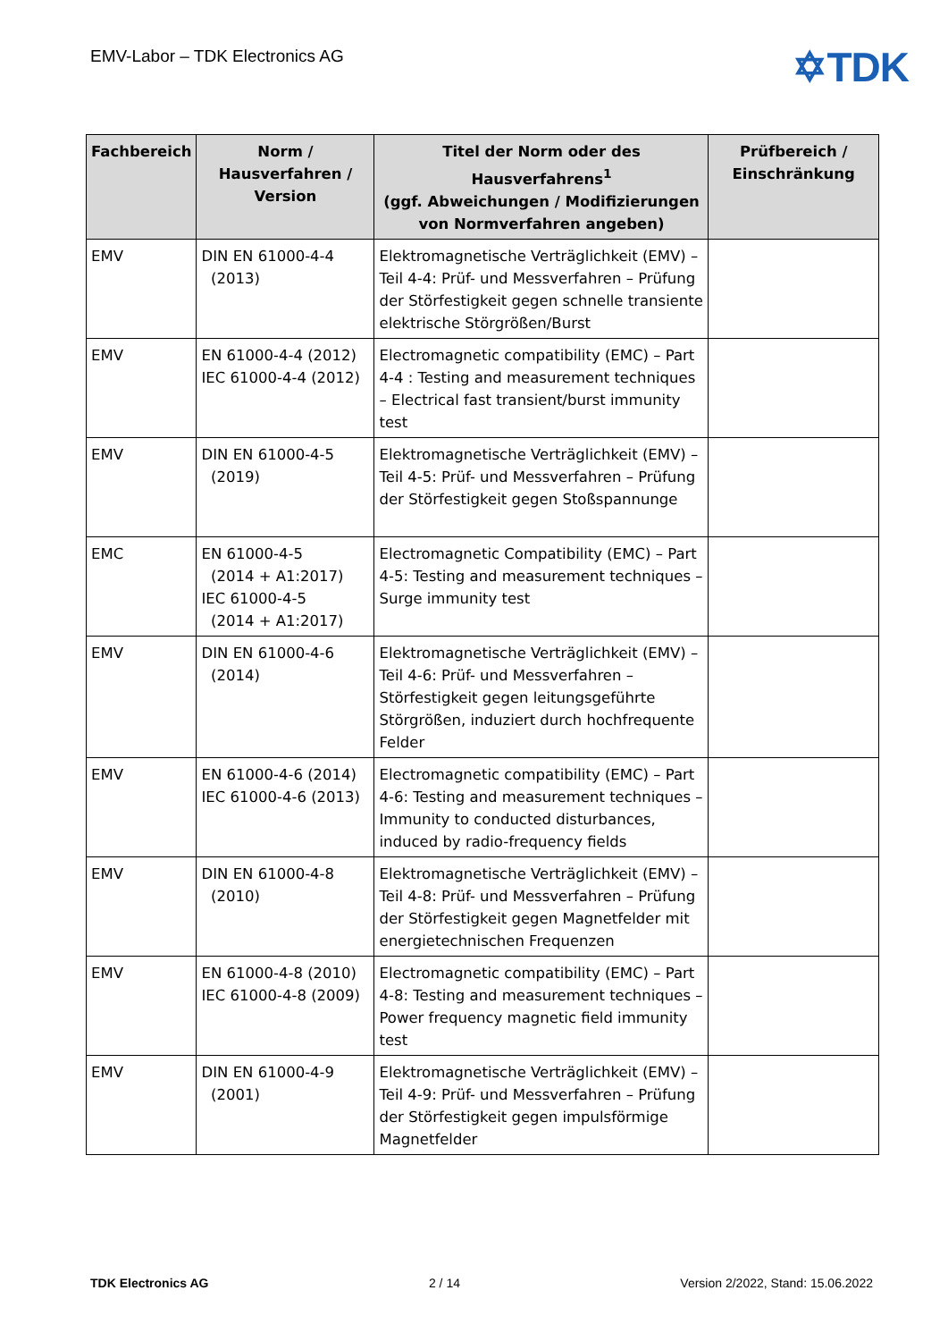EMV-Labor – TDK Electronics AG
✡TDK
| Fachbereich | Norm / Hausverfahren / Version | Titel der Norm oder des Hausverfahrens<sup>1</sup> (ggf. Abweichungen / Modifizierungen von Normverfahren angeben) | Prüfbereich / Einschränkung |
| --- | --- | --- | --- |
| EMV | DIN EN 61000-4-4 (2013) | Elektromagnetische Verträglichkeit (EMV) – Teil 4-4: Prüf- und Messverfahren – Prüfung der Störfestigkeit gegen schnelle transiente elektrische Störgrößen/Burst | |
| EMV | EN 61000-4-4 (2012) IEC 61000-4-4 (2012) | Electromagnetic compatibility (EMC) – Part 4-4 : Testing and measurement techniques – Electrical fast transient/burst immunity test | |
| EMV | DIN EN 61000-4-5 (2019) | Elektromagnetische Verträglichkeit (EMV) – Teil 4-5: Prüf- und Messverfahren – Prüfung der Störfestigkeit gegen Stoßspannunge | |
| EMC | EN 61000-4-5 (2014 + A1:2017) IEC 61000-4-5 (2014 + A1:2017) | Electromagnetic Compatibility (EMC) – Part 4-5: Testing and measurement techniques – Surge immunity test | |
| EMV | DIN EN 61000-4-6 (2014) | Elektromagnetische Verträglichkeit (EMV) – Teil 4-6: Prüf- und Messverfahren – Störfestigkeit gegen leitungsgeführte Störgrößen, induziert durch hochfrequente Felder | |
| EMV | EN 61000-4-6 (2014) IEC 61000-4-6 (2013) | Electromagnetic compatibility (EMC) – Part 4-6: Testing and measurement techniques – Immunity to conducted disturbances, induced by radio-frequency fields | |
| EMV | DIN EN 61000-4-8 (2010) | Elektromagnetische Verträglichkeit (EMV) – Teil 4-8: Prüf- und Messverfahren – Prüfung der Störfestigkeit gegen Magnetfelder mit energietechnischen Frequenzen | |
| EMV | EN 61000-4-8 (2010) IEC 61000-4-8 (2009) | Electromagnetic compatibility (EMC) – Part 4-8: Testing and measurement techniques – Power frequency magnetic field immunity test | |
| EMV | DIN EN 61000-4-9 (2001) | Elektromagnetische Verträglichkeit (EMV) – Teil 4-9: Prüf- und Messverfahren – Prüfung der Störfestigkeit gegen impulsförmige Magnetfelder | |
TDK Electronics AG 2 / 14 Version 2/2022, Stand: 15.06.2022